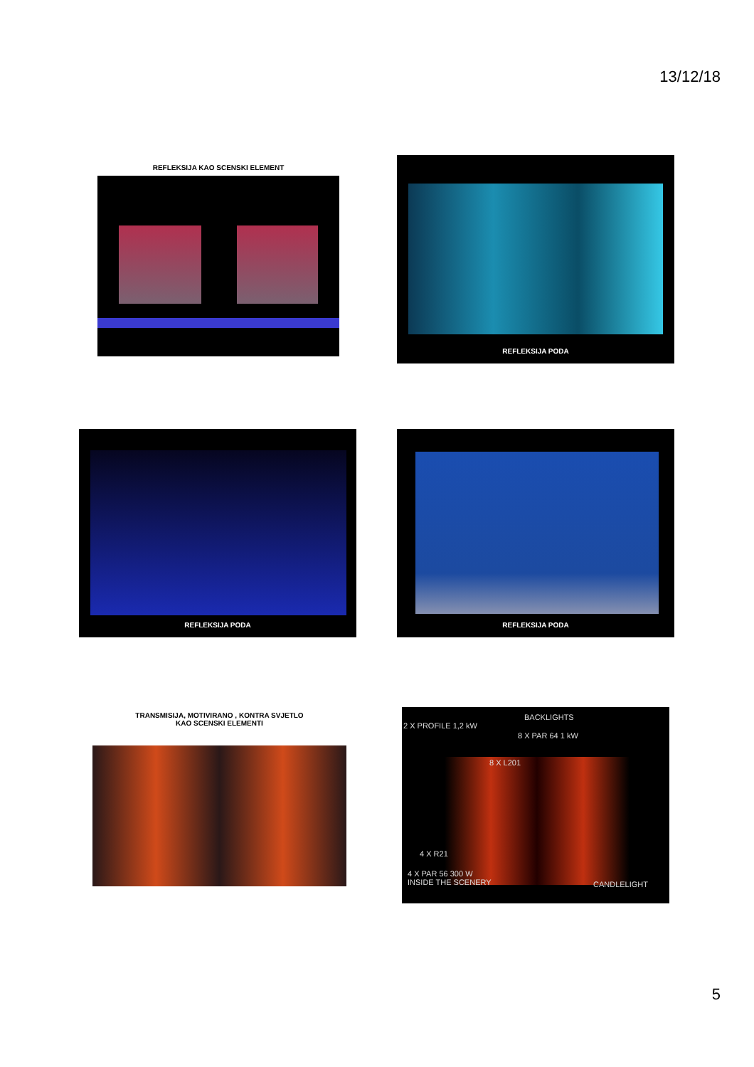13/12/18
REFLEKSIJA KAO SCENSKI ELEMENT
REFLEKSIJA PODA
REFLEKSIJA PODA REFLEKSIJA PODA
TRANSMISIJA, MOTIVIRANO , KONTRA SVJETLO
KAO SCENSKI ELEMENTI
BACKLIGHTS
2 X PROFILE 1,2 kW
8 X PAR 64 1 kW
8 X L201
4 X R21
4 X PAR 56 300 W
INSIDE THE SCENERY
CANDLELIGHT
5